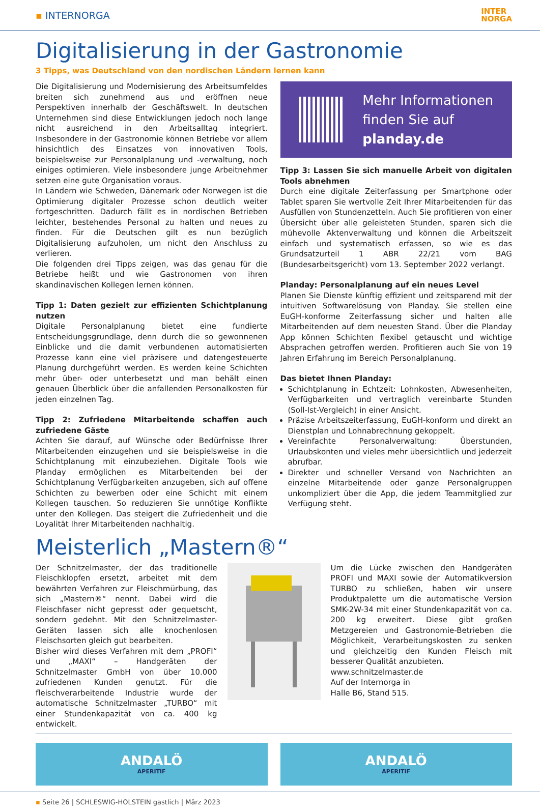▪ INTERNORGA
INTER
NORGA
Digitalisierung in der Gastronomie
3 Tipps, was Deutschland von den nordischen Ländern lernen kann
Die Digitalisierung und Modernisierung des Arbeitsumfeldes breiten sich zunehmend aus und eröffnen neue Perspektiven innerhalb der Geschäftswelt. In deutschen Unternehmen sind diese Entwicklungen jedoch noch lange nicht ausreichend in den Arbeitsalltag integriert. Insbesondere in der Gastronomie können Betriebe vor allem hinsichtlich des Einsatzes von innovativen Tools, beispielsweise zur Personalplanung und -verwaltung, noch einiges optimieren. Viele insbesondere junge Arbeitnehmer setzen eine gute Organisation voraus.
In Ländern wie Schweden, Dänemark oder Norwegen ist die Optimierung digitaler Prozesse schon deutlich weiter fortgeschritten. Dadurch fällt es in nordischen Betrieben leichter, bestehendes Personal zu halten und neues zu finden. Für die Deutschen gilt es nun bezüglich Digitalisierung aufzuholen, um nicht den Anschluss zu verlieren.
Die folgenden drei Tipps zeigen, was das genau für die Betriebe heißt und wie Gastronomen von ihren skandinavischen Kollegen lernen können.
Tipp 1: Daten gezielt zur effizienten Schichtplanung nutzen
Digitale Personalplanung bietet eine fundierte Entscheidungsgrundlage, denn durch die so gewonnenen Einblicke und die damit verbundenen automatisierten Prozesse kann eine viel präzisere und datengesteuerte Planung durchgeführt werden. Es werden keine Schichten mehr über- oder unterbesetzt und man behält einen genauen Überblick über die anfallenden Personalkosten für jeden einzelnen Tag.
Tipp 2: Zufriedene Mitarbeitende schaffen auch zufriedene Gäste
Achten Sie darauf, auf Wünsche oder Bedürfnisse Ihrer Mitarbeitenden einzugehen und sie beispielsweise in die Schichtplanung mit einzubeziehen. Digitale Tools wie Planday ermöglichen es Mitarbeitenden bei der Schichtplanung Verfügbarkeiten anzugeben, sich auf offene Schichten zu bewerben oder eine Schicht mit einem Kollegen tauschen. So reduzieren Sie unnötige Konflikte unter den Kollegen. Das steigert die Zufriedenheit und die Loyalität Ihrer Mitarbeitenden nachhaltig.
Mehr Informationen
finden Sie auf
planday.de
Tipp 3: Lassen Sie sich manuelle Arbeit von digitalen Tools abnehmen
Durch eine digitale Zeiterfassung per Smartphone oder Tablet sparen Sie wertvolle Zeit Ihrer Mitarbeitenden für das Ausfüllen von Stundenzetteln. Auch Sie profitieren von einer Übersicht über alle geleisteten Stunden, sparen sich die mühevolle Aktenverwaltung und können die Arbeitszeit einfach und systematisch erfassen, so wie es das Grundsatzurteil 1 ABR 22/21 vom BAG (Bundesarbeitsgericht) vom 13. September 2022 verlangt.
Planday: Personalplanung auf ein neues Level
Planen Sie Dienste künftig effizient und zeitsparend mit der intuitiven Softwarelösung von Planday. Sie stellen eine EuGH-konforme Zeiterfassung sicher und halten alle Mitarbeitenden auf dem neuesten Stand. Über die Planday App können Schichten flexibel getauscht und wichtige Absprachen getroffen werden. Profitieren auch Sie von 19 Jahren Erfahrung im Bereich Personalplanung.
Das bietet Ihnen Planday:
Schichtplanung in Echtzeit: Lohnkosten, Abwesenheiten, Verfügbarkeiten und vertraglich vereinbarte Stunden (Soll-Ist-Vergleich) in einer Ansicht.
Präzise Arbeitszeiterfassung, EuGH-konform und direkt an Dienstplan und Lohnabrechnung gekoppelt.
Vereinfachte Personalverwaltung: Überstunden, Urlaubskonten und vieles mehr übersichtlich und jederzeit abrufbar.
Direkter und schneller Versand von Nachrichten an einzelne Mitarbeitende oder ganze Personalgruppen unkompliziert über die App, die jedem Teammitglied zur Verfügung steht.
Meisterlich „Mastern®“
Der Schnitzelmaster, der das traditionelle Fleischklopfen ersetzt, arbeitet mit dem bewährten Verfahren zur Fleischmürbung, das sich „Mastern®“ nennt. Dabei wird die Fleischfaser nicht gepresst oder gequetscht, sondern gedehnt. Mit den Schnitzelmaster-Geräten lassen sich alle knochenlosen Fleischsorten gleich gut bearbeiten.
Bisher wird dieses Verfahren mit dem „PROFI“ und „MAXI“ – Handgeräten der Schnitzelmaster GmbH von über 10.000 zufriedenen Kunden genutzt. Für die fleischverarbeitende Industrie wurde der automatische Schnitzelmaster „TURBO“ mit einer Stundenkapazität von ca. 400 kg entwickelt.
Um die Lücke zwischen den Handgeräten PROFI und MAXI sowie der Automatikversion TURBO zu schließen, haben wir unsere Produktpalette um die automatische Version SMK-2W-34 mit einer Stundenkapazität von ca. 200 kg erweitert. Diese gibt großen Metzgereien und Gastronomie-Betrieben die Möglichkeit, Verarbeitungskosten zu senken und gleichzeitig den Kunden Fleisch mit besserer Qualität anzubieten.
www.schnitzelmaster.de
Auf der Internorga in
Halle B6, Stand 515.
ANDALÖ
APERITIF
ANDALÖ
APERITIF
▪ Seite 26 | SCHLESWIG-HOLSTEIN gastlich | März 2023